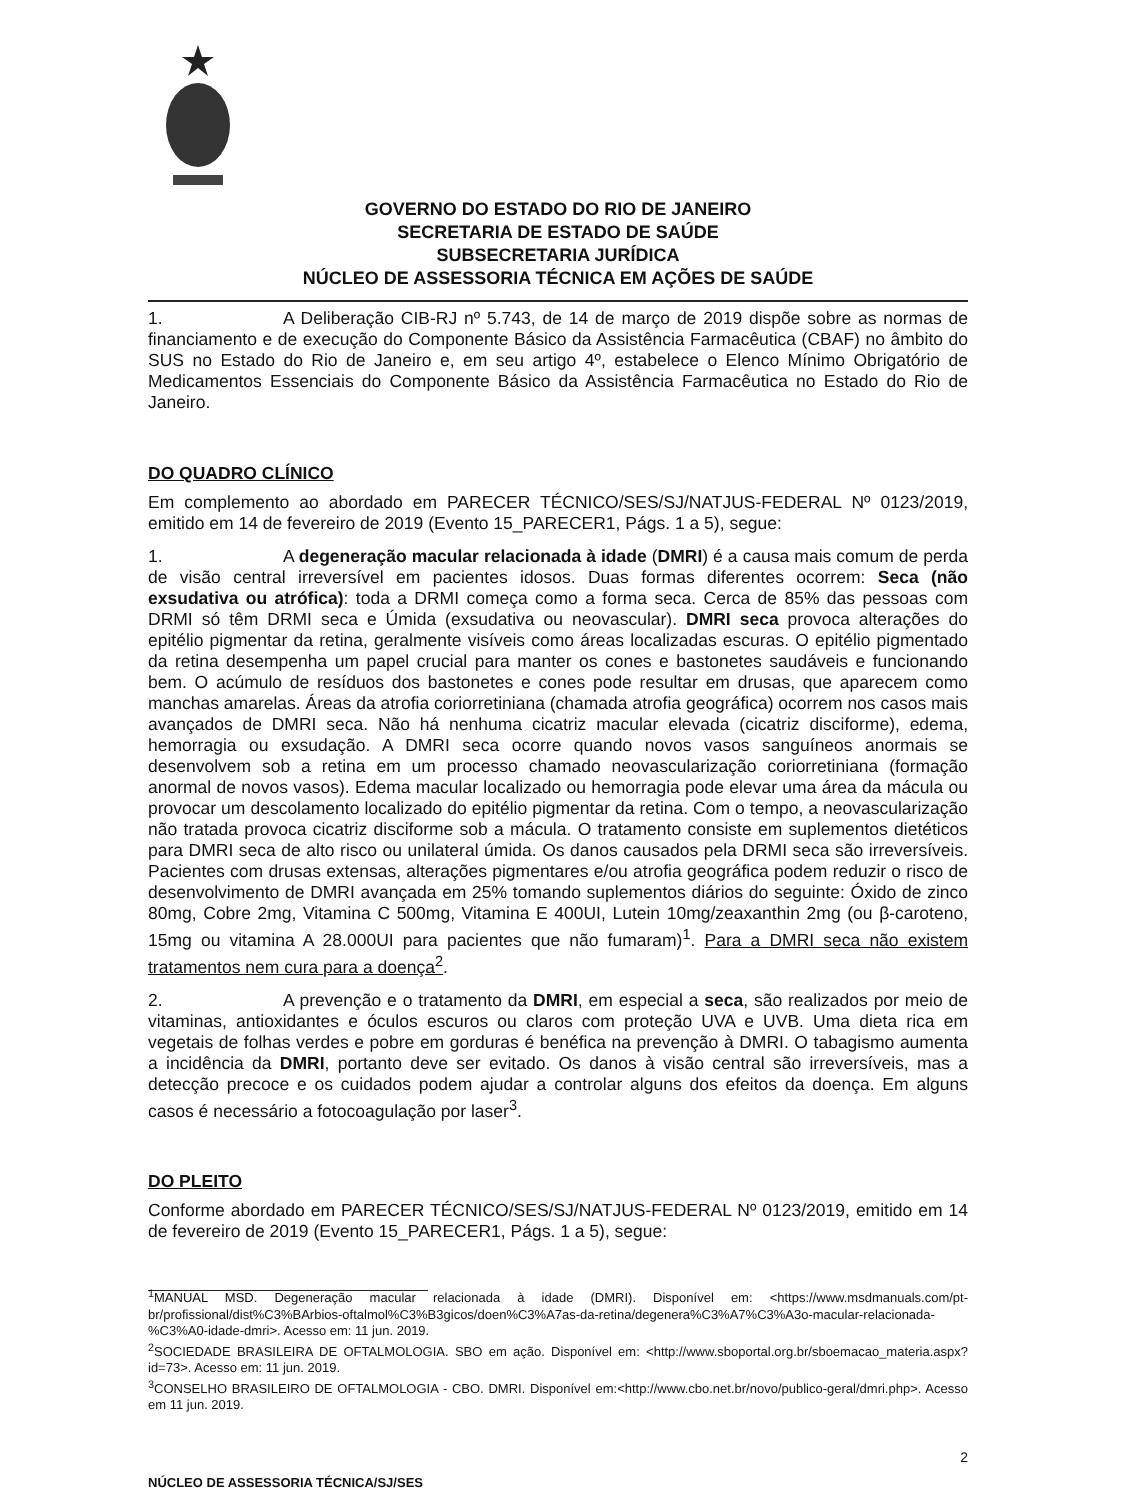GOVERNO DO ESTADO DO RIO DE JANEIRO
SECRETARIA DE ESTADO DE SAÚDE
SUBSECRETARIA JURÍDICA
NÚCLEO DE ASSESSORIA TÉCNICA EM AÇÕES DE SAÚDE
1. A Deliberação CIB-RJ nº 5.743, de 14 de março de 2019 dispõe sobre as normas de financiamento e de execução do Componente Básico da Assistência Farmacêutica (CBAF) no âmbito do SUS no Estado do Rio de Janeiro e, em seu artigo 4º, estabelece o Elenco Mínimo Obrigatório de Medicamentos Essenciais do Componente Básico da Assistência Farmacêutica no Estado do Rio de Janeiro.
DO QUADRO CLÍNICO
Em complemento ao abordado em PARECER TÉCNICO/SES/SJ/NATJUS-FEDERAL Nº 0123/2019, emitido em 14 de fevereiro de 2019 (Evento 15_PARECER1, Págs. 1 a 5), segue:
1. A degeneração macular relacionada à idade (DMRI) é a causa mais comum de perda de visão central irreversível em pacientes idosos. Duas formas diferentes ocorrem: Seca (não exsudativa ou atrófica): toda a DRMI começa como a forma seca. Cerca de 85% das pessoas com DRMI só têm DRMI seca e Úmida (exsudativa ou neovascular). DMRI seca provoca alterações do epitélio pigmentar da retina, geralmente visíveis como áreas localizadas escuras. O epitélio pigmentado da retina desempenha um papel crucial para manter os cones e bastonetes saudáveis e funcionando bem. O acúmulo de resíduos dos bastonetes e cones pode resultar em drusas, que aparecem como manchas amarelas. Áreas da atrofia coriorretiniana (chamada atrofia geográfica) ocorrem nos casos mais avançados de DMRI seca. Não há nenhuma cicatriz macular elevada (cicatriz disciforme), edema, hemorragia ou exsudação. A DMRI seca ocorre quando novos vasos sanguíneos anormais se desenvolvem sob a retina em um processo chamado neovascularização coriorretiniana (formação anormal de novos vasos). Edema macular localizado ou hemorragia pode elevar uma área da mácula ou provocar um descolamento localizado do epitélio pigmentar da retina. Com o tempo, a neovascularização não tratada provoca cicatriz disciforme sob a mácula. O tratamento consiste em suplementos dietéticos para DMRI seca de alto risco ou unilateral úmida. Os danos causados pela DRMI seca são irreversíveis. Pacientes com drusas extensas, alterações pigmentares e/ou atrofia geográfica podem reduzir o risco de desenvolvimento de DMRI avançada em 25% tomando suplementos diários do seguinte: Óxido de zinco 80mg, Cobre 2mg, Vitamina C 500mg, Vitamina E 400UI, Lutein 10mg/zeaxanthin 2mg (ou β-caroteno, 15mg ou vitamina A 28.000UI para pacientes que não fumaram)<sup>1</sup>. Para a DMRI seca não existem tratamentos nem cura para a doença<sup>2</sup>.
2. A prevenção e o tratamento da DMRI, em especial a seca, são realizados por meio de vitaminas, antioxidantes e óculos escuros ou claros com proteção UVA e UVB. Uma dieta rica em vegetais de folhas verdes e pobre em gorduras é benéfica na prevenção à DMRI. O tabagismo aumenta a incidência da DMRI, portanto deve ser evitado. Os danos à visão central são irreversíveis, mas a detecção precoce e os cuidados podem ajudar a controlar alguns dos efeitos da doença. Em alguns casos é necessário a fotocoagulação por laser<sup>3</sup>.
DO PLEITO
Conforme abordado em PARECER TÉCNICO/SES/SJ/NATJUS-FEDERAL Nº 0123/2019, emitido em 14 de fevereiro de 2019 (Evento 15_PARECER1, Págs. 1 a 5), segue:
<sup>1</sup> MANUAL MSD. Degeneração macular relacionada à idade (DMRI). Disponível em: <https://www.msdmanuals.com/pt-br/profissional/dist%C3%BArbios-oftalmol%C3%B3gicos/doen%C3%A7as-da-retina/degenera%C3%A7%C3%A3o-macular-relacionada-%C3%A0-idade-dmri>. Acesso em: 11 jun. 2019.
<sup>2</sup> SOCIEDADE BRASILEIRA DE OFTALMOLOGIA. SBO em ação. Disponível em: <http://www.sboportal.org.br/sboemacao_materia.aspx?id=73>. Acesso em: 11 jun. 2019.
<sup>3</sup> CONSELHO BRASILEIRO DE OFTALMOLOGIA - CBO. DMRI. Disponível em:<http://www.cbo.net.br/novo/publico-geral/dmri.php>. Acesso em 11 jun. 2019.
2
NÚCLEO DE ASSESSORIA TÉCNICA/SJ/SES